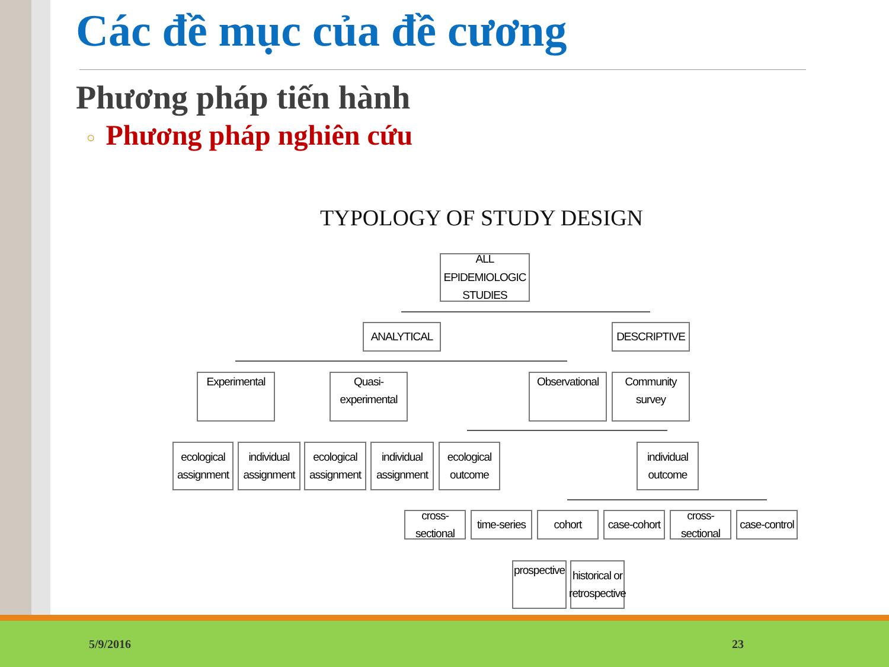Các đề mục của đề cương
Phương pháp tiến hành
○ Phương pháp nghiên cứu
TYPOLOGY OF STUDY DESIGN
ALL EPIDEMIOLOGIC
STUDIES
ANALYTICAL DESCRIPTIVE
Experimental
Quasi-experimental
Observational
Community
survey
ecological
assignment
individual
assignment
ecological
assignment
individual
assignment
ecological
outcome
individual
outcome
cross-sectional
time-series
cohort
case-cohort
cross-sectional
case-control
prospective
historical or
retrospective
5/9/2016 23